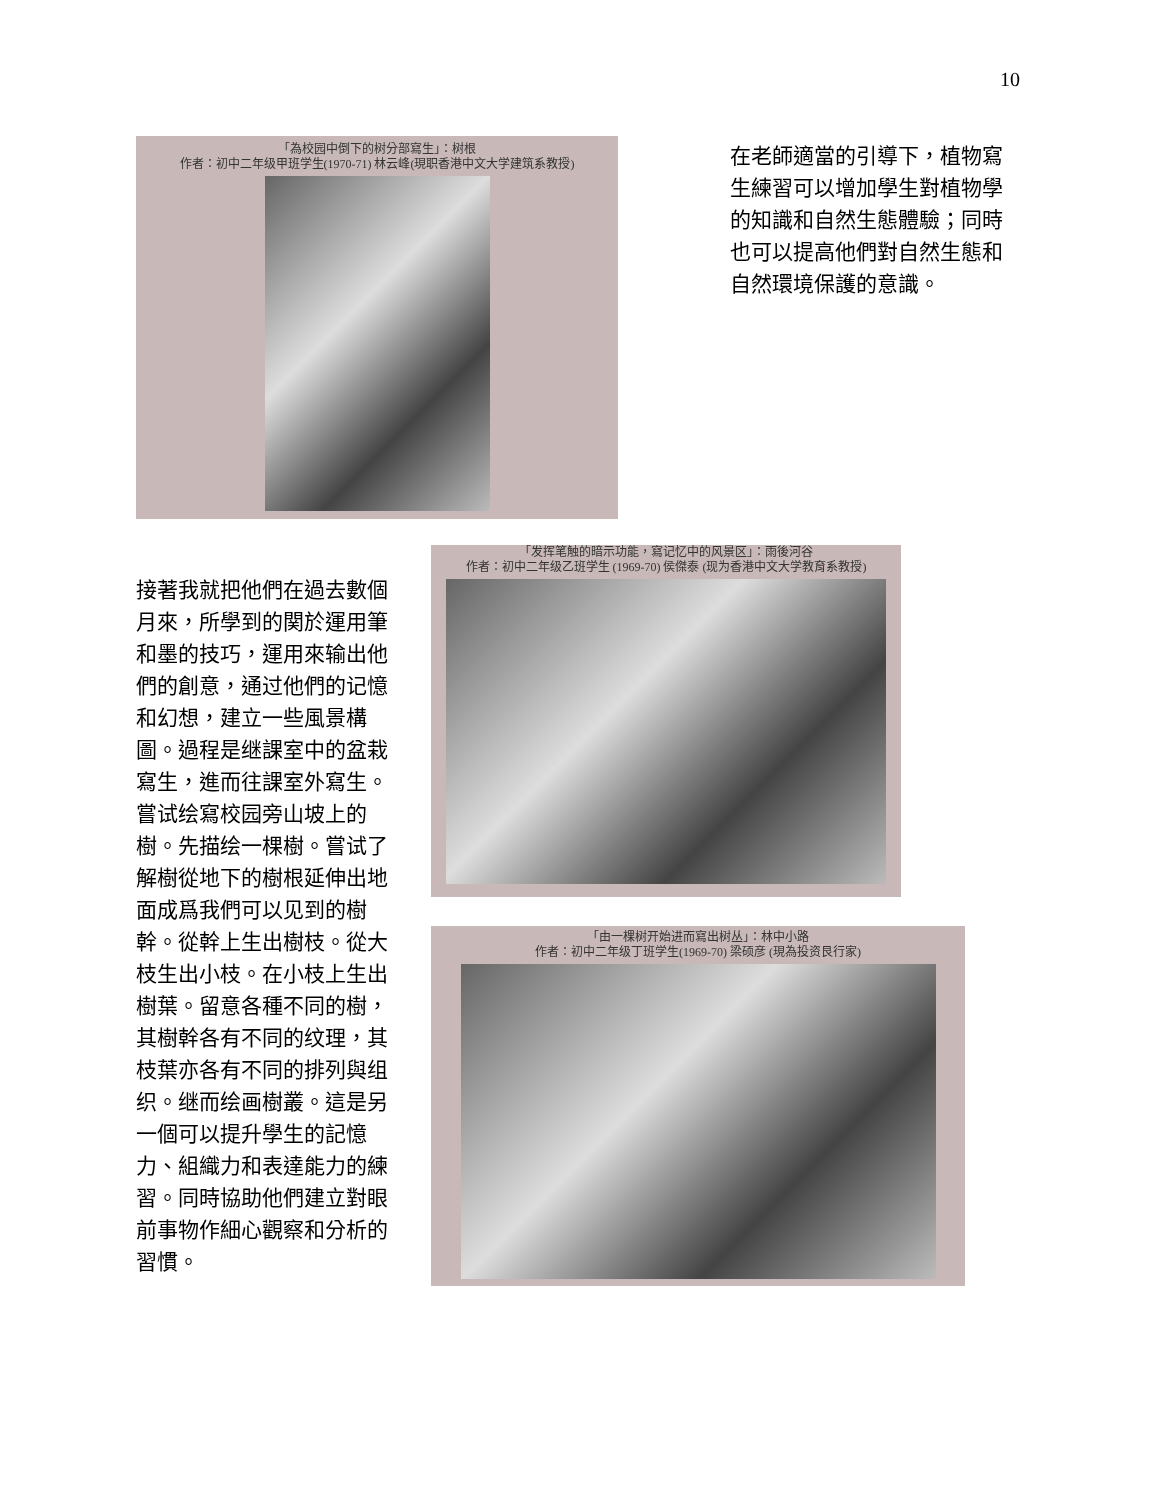10
「為校园中倒下的树分部寫生」：树根
作者：初中二年级甲班学生(1970-71) 林云峰(現职香港中文大学建筑系教授)
在老師適當的引導下，植物寫生練習可以增加學生對植物學的知識和自然生態體驗；同時也可以提高他們對自然生態和自然環境保護的意識。
接著我就把他們在過去數個月來，所學到的関於運用筆和墨的技巧，運用來输出他們的創意，通过他們的记憶和幻想，建立一些風景構圖。過程是继課室中的盆栽寫生，進而往課室外寫生。嘗试绘寫校园旁山坡上的樹。先描绘一棵樹。嘗试了解樹從地下的樹根延伸出地面成爲我們可以见到的樹幹。從幹上生出樹枝。從大枝生出小枝。在小枝上生出樹葉。留意各種不同的樹，其樹幹各有不同的纹理，其枝葉亦各有不同的排列與组织。继而绘画樹叢。這是另一個可以提升學生的記憶力、組織力和表達能力的練習。同時協助他們建立對眼前事物作細心觀察和分析的習慣。
「发挥笔触的暗示功能，寫记忆中的风景区」：雨後河谷
作者：初中二年级乙班学生 (1969-70) 侯傑泰 (现为香港中文大学教育系教授)
「由一棵树开始进而寫出树丛」：林中小路
作者：初中二年级丁班学生(1969-70) 梁硕彦 (現為投资艮行家)